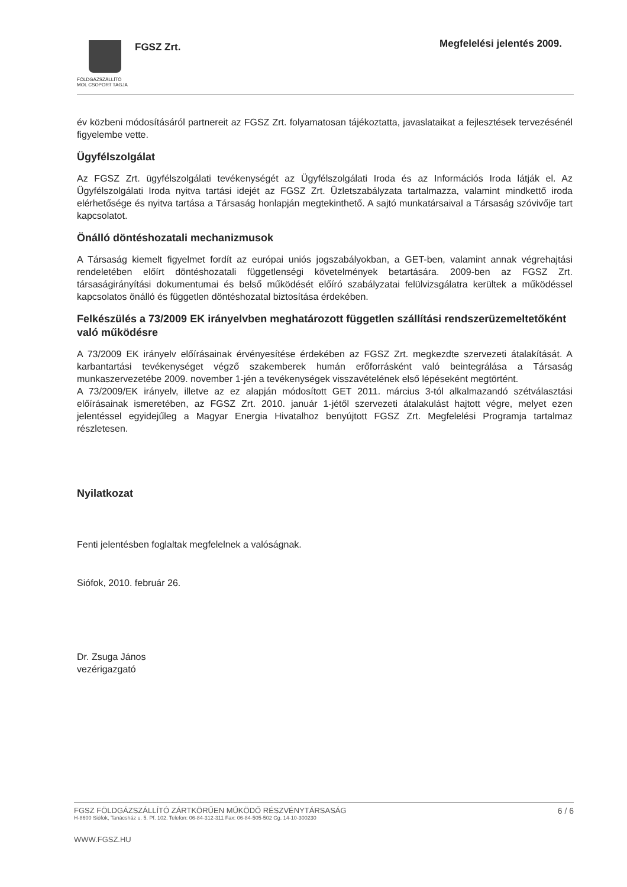FÖLDGÁZSZÁLLÍTÓ
MOL CSOPORT TAGJA
FGSZ Zrt. Megfelelési jelentés 2009.
év közbeni módosításáról partnereit az FGSZ Zrt. folyamatosan tájékoztatta, javaslataikat a fejlesztések tervezésénél figyelembe vette.
Ügyfélszolgálat
Az FGSZ Zrt. ügyfélszolgálati tevékenységét az Ügyfélszolgálati Iroda és az Információs Iroda látják el. Az Ügyfélszolgálati Iroda nyitva tartási idejét az FGSZ Zrt. Üzletszabályzata tartalmazza, valamint mindkettő iroda elérhetősége és nyitva tartása a Társaság honlapján megtekinthető. A sajtó munkatársaival a Társaság szóvivője tart kapcsolatot.
Önálló döntéshozatali mechanizmusok
A Társaság kiemelt figyelmet fordít az európai uniós jogszabályokban, a GET-ben, valamint annak végrehajtási rendeletében előírt döntéshozatali függetlenségi követelmények betartására. 2009-ben az FGSZ Zrt. társaságirányítási dokumentumai és belső működését előíró szabályzatai felülvizsgálatra kerültek a működéssel kapcsolatos önálló és független döntéshozatal biztosítása érdekében.
Felkészülés a 73/2009 EK irányelvben meghatározott független szállítási rendszerüzemeltetőként való működésre
A 73/2009 EK irányelv előírásainak érvényesítése érdekében az FGSZ Zrt. megkezdte szervezeti átalakítását. A karbantartási tevékenységet végző szakemberek humán erőforrásként való beintegrálása a Társaság munkaszervezetébe 2009. november 1-jén a tevékenységek visszavételének első lépéseként megtörtént.
A 73/2009/EK irányelv, illetve az ez alapján módosított GET 2011. március 3-tól alkalmazandó szétválasztási előírásainak ismeretében, az FGSZ Zrt. 2010. január 1-jétől szervezeti átalakulást hajtott végre, melyet ezen jelentéssel egyidejűleg a Magyar Energia Hivatalhoz benyújtott FGSZ Zrt. Megfelelési Programja tartalmaz részletesen.
Nyilatkozat
Fenti jelentésben foglaltak megfelelnek a valóságnak.
Siófok, 2010. február 26.
Dr. Zsuga János
vezérigazgató
6 / 6
FGSZ FÖLDGÁZSZÁLLÍTÓ ZÁRTKÖRŰEN MŰKÖDŐ RÉSZVÉNYTÁRSASÁG
H-8600 Siófok, Tanácsház u. 5. Pf. 102. Telefon: 06-84-312-311 Fax: 06-84-505-502 Cg. 14-10-300230
WWW.FGSZ.HU